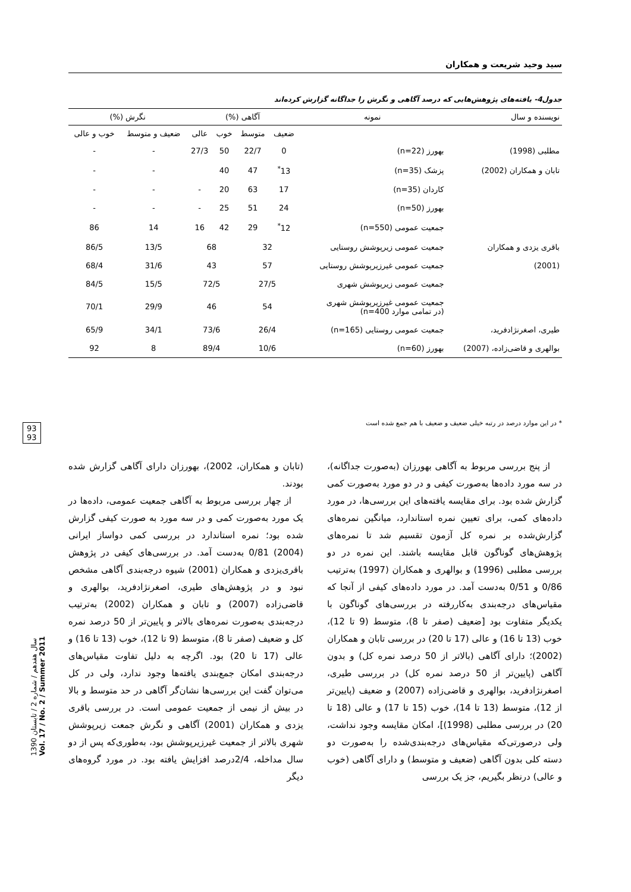سید وحید شریعت و همکاران
جدول4- یافته‌های پژوهش‌هایی که درصد آگاهی و نگرش را جداگانه گزارش کرده‌اند
| نویسنده و سال | نمونه | آگاهی (%) | | | | نگرش (%) | |
| --- | --- | --- | --- | --- | --- | --- | --- |
| | | ضعیف | متوسط | خوب | عالی | ضعیف و متوسط | خوب و عالی |
| مطلبی (1998) | بهورز (n=22) | 0 | 22/7 | 50 | 27/3 | - | - |
| تابان و همکاران (2002) | پزشک (n=35) | 13<sup>*</sup> | 47 | 40 | | - | - |
| | کاردان (n=35) | 17 | 63 | 20 | - | - | - |
| | بهورز (n=50) | 24 | 51 | 25 | - | - | - |
| | جمعیت عمومی (n=550) | 12<sup>*</sup> | 29 | 42 | 16 | 14 | 86 |
| باقری یزدی و همکاران | جمعیت عمومی زیرپوشش روستایی | 32 | | 68 | | 13/5 | 86/5 |
| (2001) | جمعیت عمومی غیرزیرپوشش روستایی | 57 | | 43 | | 31/6 | 68/4 |
| | جمعیت عمومی زیرپوشش شهری | 27/5 | | 72/5 | | 15/5 | 84/5 |
| | جمعیت عمومی غیرزیرپوشش شهری (در تمامی موارد n=400) | 54 | | 46 | | 29/9 | 70/1 |
| طیری، اصغرنژادفرید، | جمعیت عمومی روستایی (n=165) | 26/4 | | 73/6 | | 34/1 | 65/9 |
| بوالهری و قاضی‌زاده، (2007) | بهورز (n=60) | 10/6 | | 89/4 | | 8 | 92 |
* در این موارد درصد در رتبه خیلی ضعیف و ضعیف با هم جمع شده است
93
93
سال هفدهم / شماره 2 / تابستان 1390
Vol. 17 / No. 2 / Summer 2011
از پنج بررسی مربوط به آگاهی بهورزان (به‌صورت جداگانه)، در سه مورد داده‌ها به‌صورت کیفی و در دو مورد به‌صورت کمی گزارش شده بود. برای مقایسه یافته‌های این بررسی‌ها، در مورد داده‌های کمی، برای تعیین نمره استاندارد، میانگین نمره‌های گزارش‌شده بر نمره کل آزمون تقسیم شد تا نمره‌های پژوهش‌های گوناگون قابل مقایسه باشند. این نمره در دو بررسی مطلبی (1996) و بوالهری و همکاران (1997) به‌ترتیب 0/86 و 0/51 به‌دست آمد. در مورد داده‌های کیفی از آنجا که مقیاس‌های درجه‌بندی به‌کاررفته در بررسی‌های گوناگون با یکدیگر متفاوت بود [ضعیف (صفر تا 8)، متوسط (9 تا 12)، خوب (13 تا 16) و عالی (17 تا 20) در بررسی تابان و همکاران (2002)؛ دارای آگاهی (بالاتر از 50 درصد نمره کل) و بدون آگاهی (پایین‌تر از 50 درصد نمره کل) در بررسی طیری، اصغرنژادفرید، بوالهری و قاضی‌زاده (2007) و ضعیف (پایین‌تر از 12)، متوسط (13 تا 14)، خوب (15 تا 17) و عالی (18 تا 20) در بررسی مطلبی (1998)]، امکان مقایسه وجود نداشت، ولی درصورتی‌که مقیاس‌های درجه‌بندی‌شده را به‌صورت دو دسته کلی بدون آگاهی (ضعیف و متوسط) و دارای آگاهی (خوب و عالی) درنظر بگیریم، جز یک بررسی
(تابان و همکاران، 2002)، بهورزان دارای آگاهی گزارش شده بودند.
از چهار بررسی مربوط به آگاهی جمعیت عمومی، داده‌ها در یک مورد به‌صورت کمی و در سه مورد به صورت کیفی گزارش شده بود؛ نمره استاندارد در بررسی کمی دواساز ایرانی (2004) 0/81 به‌دست آمد. در بررسی‌های کیفی در پژوهش باقری‌یزدی و همکاران (2001) شیوه درجه‌بندی آگاهی مشخص نبود و در پژوهش‌های طیری، اصغرنژادفرید، بوالهری و قاضی‌زاده (2007) و تابان و همکاران (2002) به‌ترتیب درجه‌بندی به‌صورت نمره‌های بالاتر و پایین‌تر از 50 درصد نمره کل و ضعیف (صفر تا 8)، متوسط (9 تا 12)، خوب (13 تا 16) و عالی (17 تا 20) بود. اگرچه به دلیل تفاوت مقیاس‌های درجه‌بندی امکان جمع‌بندی یافته‌ها وجود ندارد، ولی در کل می‌توان گفت این بررسی‌ها نشان‌گر آگاهی در حد متوسط و بالا در بیش از نیمی از جمعیت عمومی است. در بررسی باقری یزدی و همکاران (2001) آگاهی و نگرش جمعت زیرپوشش شهری بالاتر از جمعیت غیرزیرپوشش بود، به‌طوری‌که پس از دو سال مداخله، 2/4درصد افزایش یافته بود. در مورد گروه‌های دیگر